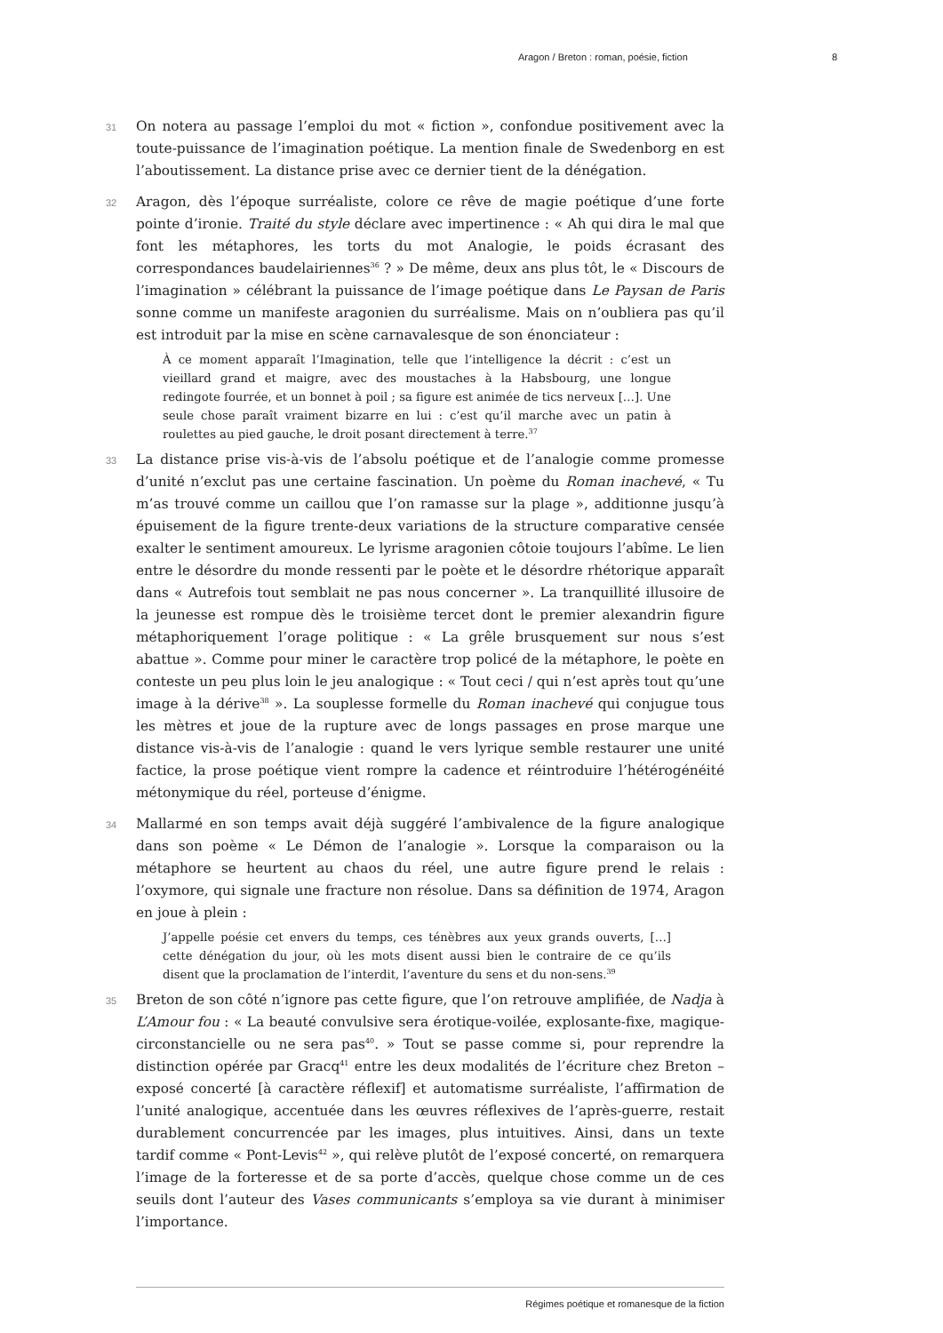Aragon / Breton : roman, poésie, fiction 8
31 On notera au passage l’emploi du mot « fiction », confondue positivement avec la toute-puissance de l’imagination poétique. La mention finale de Swedenborg en est l’aboutissement. La distance prise avec ce dernier tient de la dénégation.
32 Aragon, dès l’époque surréaliste, colore ce rêve de magie poétique d’une forte pointe d’ironie. Traité du style déclare avec impertinence : « Ah qui dira le mal que font les métaphores, les torts du mot Analogie, le poids écrasant des correspondances baudelairiennes<sup>36</sup> ? » De même, deux ans plus tôt, le « Discours de l’imagination » célébrant la puissance de l’image poétique dans Le Paysan de Paris sonne comme un manifeste aragonien du surréalisme. Mais on n’oubliera pas qu’il est introduit par la mise en scène carnavalesque de son énonciateur :
À ce moment apparaît l’Imagination, telle que l’intelligence la décrit : c’est un vieillard grand et maigre, avec des moustaches à la Habsbourg, une longue redingote fourrée, et un bonnet à poil ; sa figure est animée de tics nerveux […]. Une seule chose paraît vraiment bizarre en lui : c’est qu’il marche avec un patin à roulettes au pied gauche, le droit posant directement à terre.<sup>37</sup>
33 La distance prise vis-à-vis de l’absolu poétique et de l’analogie comme promesse d’unité n’exclut pas une certaine fascination. Un poème du Roman inachevé, « Tu m’as trouvé comme un caillou que l’on ramasse sur la plage », additionne jusqu’à épuisement de la figure trente-deux variations de la structure comparative censée exalter le sentiment amoureux. Le lyrisme aragonien côtoie toujours l’abîme. Le lien entre le désordre du monde ressenti par le poète et le désordre rhétorique apparaît dans « Autrefois tout semblait ne pas nous concerner ». La tranquillité illusoire de la jeunesse est rompue dès le troisième tercet dont le premier alexandrin figure métaphoriquement l’orage politique : « La grêle brusquement sur nous s’est abattue ». Comme pour miner le caractère trop policé de la métaphore, le poète en conteste un peu plus loin le jeu analogique : « Tout ceci / qui n’est après tout qu’une image à la dérive<sup>38</sup> ». La souplesse formelle du Roman inachevé qui conjugue tous les mètres et joue de la rupture avec de longs passages en prose marque une distance vis-à-vis de l’analogie : quand le vers lyrique semble restaurer une unité factice, la prose poétique vient rompre la cadence et réintroduire l’hétérogénéité métonymique du réel, porteuse d’énigme.
34 Mallarmé en son temps avait déjà suggéré l’ambivalence de la figure analogique dans son poème « Le Démon de l’analogie ». Lorsque la comparaison ou la métaphore se heurtent au chaos du réel, une autre figure prend le relais : l’oxymore, qui signale une fracture non résolue. Dans sa définition de 1974, Aragon en joue à plein :
J’appelle poésie cet envers du temps, ces ténèbres aux yeux grands ouverts, […] cette dénégation du jour, où les mots disent aussi bien le contraire de ce qu’ils disent que la proclamation de l’interdit, l’aventure du sens et du non-sens.<sup>39</sup>
35 Breton de son côté n’ignore pas cette figure, que l’on retrouve amplifiée, de Nadja à L’Amour fou : « La beauté convulsive sera érotique-voilée, explosante-fixe, magique-circonstancielle ou ne sera pas<sup>40</sup>. » Tout se passe comme si, pour reprendre la distinction opérée par Gracq<sup>41</sup> entre les deux modalités de l’écriture chez Breton – exposé concerté [à caractère réflexif] et automatisme surréaliste, l’affirmation de l’unité analogique, accentuée dans les œuvres réflexives de l’après-guerre, restait durablement concurrencée par les images, plus intuitives. Ainsi, dans un texte tardif comme « Pont-Levis<sup>42</sup> », qui relève plutôt de l’exposé concerté, on remarquera l’image de la forteresse et de sa porte d’accès, quelque chose comme un de ces seuils dont l’auteur des Vases communicants s’employa sa vie durant à minimiser l’importance.
Régimes poétique et romanesque de la fiction